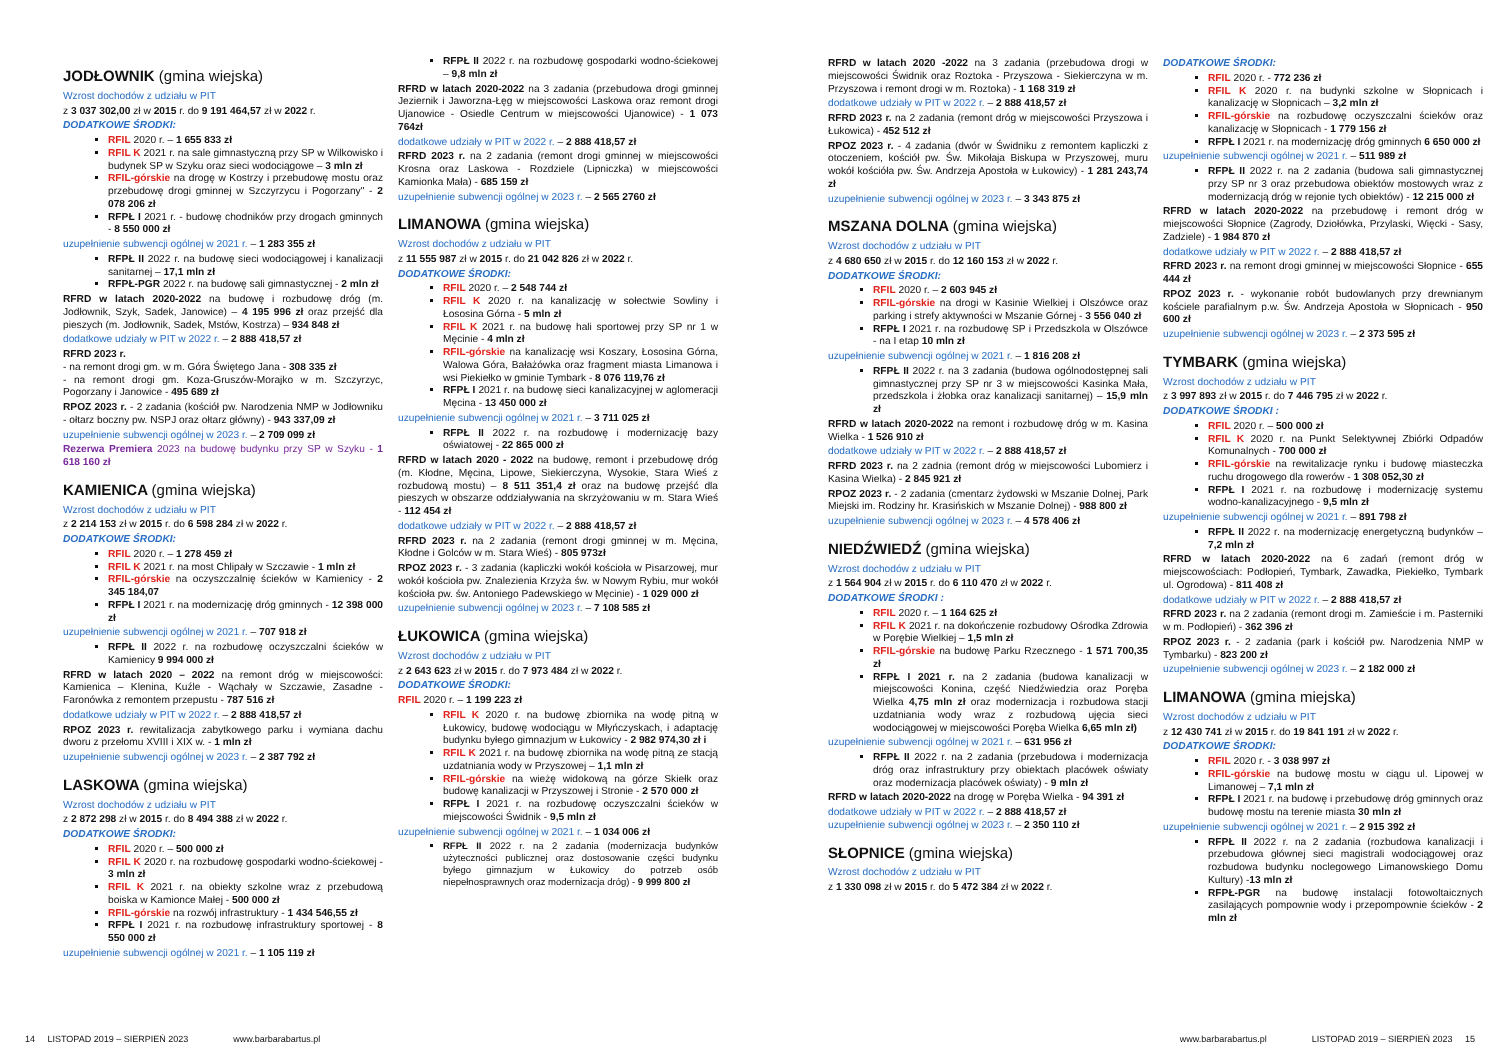JODŁOWNIK (gmina wiejska)
Wzrost dochodów z udziału w PIT
z 3 037 302,00 zł w 2015 r. do 9 191 464,57 zł w 2022 r.
DODATKOWE ŚRODKI:
RFIL 2020 r. – 1 655 833 zł
RFIL K 2021 r. na sale gimnastyczną przy SP w Wilkowisko i budynek SP w Szyku oraz sieci wodociągowe – 3 mln zł
RFIL-górskie na drogę w Kostrzy i przebudowę mostu oraz przebudowę drogi gminnej w Szczyrzycu i Pogorzany" - 2 078 206 zł
RFPŁ I 2021 r. - budowę chodników przy drogach gminnych - 8 550 000 zł
uzupełnienie subwencji ogólnej w 2021 r. – 1 283 355 zł
RFPŁ II 2022 r. na budowę sieci wodociągowej i kanalizacji sanitarnej – 17,1 mln zł
RFPŁ-PGR 2022 r. na budowę sali gimnastycznej - 2 mln zł
RFRD w latach 2020-2022 na budowę i rozbudowę dróg (m. Jodłownik, Szyk, Sadek, Janowice) – 4 195 996 zł oraz przejść dla pieszych (m. Jodłownik, Sadek, Mstów, Kostrza) – 934 848 zł
dodatkowe udziały w PIT w 2022 r. – 2 888 418,57 zł
RFRD 2023 r.
- na remont drogi gm. w m. Góra Świętego Jana - 308 335 zł
- na remont drogi gm. Koza-Gruszów-Morajko w m. Szczyrzyc, Pogorzany i Janowice - 495 689 zł
RPOZ 2023 r. - 2 zadania (kościół pw. Narodzenia NMP w Jodłowniku - ołtarz boczny pw. NSPJ oraz ołtarz główny) - 943 337,09 zł
uzupełnienie subwencji ogólnej w 2023 r. – 2 709 099 zł
Rezerwa Premiera 2023 na budowę budynku przy SP w Szyku - 1 618 160 zł
KAMIENICA (gmina wiejska)
Wzrost dochodów z udziału w PIT
z 2 214 153 zł w 2015 r. do 6 598 284 zł w 2022 r.
DODATKOWE ŚRODKI:
RFIL 2020 r. – 1 278 459 zł
RFIL K 2021 r. na most Chlipały w Szczawie - 1 mln zł
RFIL-górskie na oczyszczalnię ścieków w Kamienicy - 2 345 184,07
RFPŁ I 2021 r. na modernizację dróg gminnych - 12 398 000 zł
uzupełnienie subwencji ogólnej w 2021 r. – 707 918 zł
RFPŁ II 2022 r. na rozbudowę oczyszczalni ścieków w Kamienicy 9 994 000 zł
RFRD w latach 2020 – 2022 na remont dróg w miejscowości: Kamienica – Klenina, Kuźle - Wąchały w Szczawie, Zasadne - Faronówka z remontem przepustu - 787 516 zł
dodatkowe udziały w PIT w 2022 r. – 2 888 418,57 zł
RPOZ 2023 r. rewitalizacja zabytkowego parku i wymiana dachu dworu z przełomu XVIII i XIX w. - 1 mln zł
uzupełnienie subwencji ogólnej w 2023 r. – 2 387 792 zł
LASKOWA (gmina wiejska)
Wzrost dochodów z udziału w PIT
z 2 872 298 zł w 2015 r. do 8 494 388 zł w 2022 r.
DODATKOWE ŚRODKI:
RFIL 2020 r. – 500 000 zł
RFIL K 2020 r. na rozbudowę gospodarki wodno-ściekowej - 3 mln zł
RFIL K 2021 r. na obiekty szkolne wraz z przebudową boiska w Kamionce Małej - 500 000 zł
RFIL-górskie na rozwój infrastruktury - 1 434 546,55 zł
RFPŁ I 2021 r. na rozbudowę infrastruktury sportowej - 8 550 000 zł
uzupełnienie subwencji ogólnej w 2021 r. – 1 105 119 zł
RFPŁ II 2022 r. na rozbudowę gospodarki wodno-ściekowej – 9,8 mln zł
RFRD w latach 2020-2022 na 3 zadania (przebudowa drogi gminnej Jeziernik i Jaworzna-Łęg w miejscowości Laskowa oraz remont drogi Ujanowice - Osiedle Centrum w miejscowości Ujanowice) - 1 073 764zł
dodatkowe udziały w PIT w 2022 r. – 2 888 418,57 zł
RFRD 2023 r. na 2 zadania (remont drogi gminnej w miejscowości Krosna oraz Laskowa - Rozdziele (Lipniczka) w miejscowości Kamionka Mała) - 685 159 zł
uzupełnienie subwencji ogólnej w 2023 r. – 2 565 2760 zł
LIMANOWA (gmina wiejska)
Wzrost dochodów z udziału w PIT
z 11 555 987 zł w 2015 r. do 21 042 826 zł w 2022 r.
DODATKOWE ŚRODKI:
RFIL 2020 r. – 2 548 744 zł
RFIL K 2020 r. na kanalizację w sołectwie Sowliny i Łososina Górna - 5 mln zł
RFIL K 2021 r. na budowę hali sportowej przy SP nr 1 w Męcinie - 4 mln zł
RFIL-górskie na kanalizację wsi Koszary, Łososina Górna, Walowa Góra, Bałażówka oraz fragment miasta Limanowa i wsi Piekiełko w gminie Tymbark - 8 076 119,76 zł
RFPŁ I 2021 r. na budowę sieci kanalizacyjnej w aglomeracji Męcina - 13 450 000 zł
uzupełnienie subwencji ogólnej w 2021 r. – 3 711 025 zł
RFPŁ II 2022 r. na rozbudowę i modernizację bazy oświatowej - 22 865 000 zł
RFRD w latach 2020 - 2022 na budowę, remont i przebudowę dróg (m. Kłodne, Męcina, Lipowe, Siekierczyna, Wysokie, Stara Wieś z rozbudową mostu) – 8 511 351,4 zł oraz na budowę przejść dla pieszych w obszarze oddziaływania na skrzyżowaniu w m. Stara Wieś - 112 454 zł
dodatkowe udziały w PIT w 2022 r. – 2 888 418,57 zł
RFRD 2023 r. na 2 zadania (remont drogi gminnej w m. Męcina, Kłodne i Golców w m. Stara Wieś) - 805 973zł
RPOZ 2023 r. - 3 zadania (kapliczki wokół kościoła w Pisarzowej, mur wokół kościoła pw. Znalezienia Krzyża św. w Nowym Rybiu, mur wokół kościoła pw. św. Antoniego Padewskiego w Męcinie) - 1 029 000 zł
uzupełnienie subwencji ogólnej w 2023 r. – 7 108 585 zł
ŁUKOWICA (gmina wiejska)
Wzrost dochodów z udziału w PIT
z 2 643 623 zł w 2015 r. do 7 973 484 zł w 2022 r.
DODATKOWE ŚRODKI:
RFIL 2020 r. – 1 199 223 zł
RFIL K 2020 r. na budowę zbiornika na wodę pitną w Łukowicy, budowę wodociągu w Młyńczyskach, i adaptację budynku byłego gimnazjum w Łukowicy - 2 982 974,30 zł i
RFIL K 2021 r. na budowę zbiornika na wodę pitną ze stacją uzdatniania wody w Przyszowej – 1,1 mln zł
RFIL-górskie na wieżę widokową na górze Skiełk oraz budowę kanalizacji w Przyszowej i Stronie - 2 570 000 zł
RFPŁ I 2021 r. na rozbudowę oczyszczalni ścieków w miejscowości Świdnik - 9,5 mln zł
uzupełnienie subwencji ogólnej w 2021 r. – 1 034 006 zł
RFPŁ II 2022 r. na 2 zadania (modernizacja budynków użyteczności publicznej oraz dostosowanie części budynku byłego gimnazjum w Łukowicy do potrzeb osób niepełnosprawnych oraz modernizacja dróg) - 9 999 800 zł
RFRD w latach 2020 -2022 na 3 zadania (przebudowa drogi w miejscowości Świdnik oraz Roztoka - Przyszowa - Siekierczyna w m. Przyszowa i remont drogi w m. Roztoka) - 1 168 319 zł
dodatkowe udziały w PIT w 2022 r. – 2 888 418,57 zł
RFRD 2023 r. na 2 zadania (remont dróg w miejscowości Przyszowa i Łukowica) - 452 512 zł
RPOZ 2023 r. - 4 zadania (dwór w Świdniku z remontem kapliczki z otoczeniem, kościół pw. Św. Mikołaja Biskupa w Przyszowej, muru wokół kościóła pw. Św. Andrzeja Apostoła w Łukowicy) - 1 281 243,74 zł
uzupełnienie subwencji ogólnej w 2023 r. – 3 343 875 zł
MSZANA DOLNA (gmina wiejska)
Wzrost dochodów z udziału w PIT
z 4 680 650 zł w 2015 r. do 12 160 153 zł w 2022 r.
DODATKOWE ŚRODKI:
RFIL 2020 r. – 2 603 945 zł
RFIL-górskie na drogi w Kasinie Wielkiej i Olszówce oraz parking i strefy aktywności w Mszanie Górnej - 3 556 040 zł
RFPŁ I 2021 r. na rozbudowę SP i Przedszkola w Olszówce - na I etap 10 mln zł
uzupełnienie subwencji ogólnej w 2021 r. – 1 816 208 zł
RFPŁ II 2022 r. na 3 zadania (budowa ogólnodostępnej sali gimnastycznej przy SP nr 3 w miejscowości Kasinka Mała, przedszkola i żłobka oraz kanalizacji sanitarnej) – 15,9 mln zł
RFRD w latach 2020-2022 na remont i rozbudowę dróg w m. Kasina Wielka - 1 526 910 zł
dodatkowe udziały w PIT w 2022 r. – 2 888 418,57 zł
RFRD 2023 r. na 2 zadnia (remont dróg w miejscowości Lubomierz i Kasina Wielka) - 2 845 921 zł
RPOZ 2023 r. - 2 zadania (cmentarz żydowski w Mszanie Dolnej, Park Miejski im. Rodziny hr. Krasińskich w Mszanie Dolnej) - 988 800 zł
uzupełnienie subwencji ogólnej w 2023 r. – 4 578 406 zł
NIEDŹWIEDŹ (gmina wiejska)
Wzrost dochodów z udziału w PIT
z 1 564 904 zł w 2015 r. do 6 110 470 zł w 2022 r.
DODATKOWE ŚRODKI :
RFIL 2020 r. – 1 164 625 zł
RFIL K 2021 r. na dokończenie rozbudowy Ośrodka Zdrowia w Porębie Wielkiej – 1,5 mln zł
RFIL-górskie na budowę Parku Rzecznego - 1 571 700,35 zł
RFPŁ I 2021 r. na 2 zadania (budowa kanalizacji w miejscowości Konina, część Niedźwiedzia oraz Poręba Wielka 4,75 mln zł oraz modernizacja i rozbudowa stacji uzdatniania wody wraz z rozbudową ujęcia sieci wodociągowej w miejscowości Poręba Wielka 6,65 mln zł)
uzupełnienie subwencji ogólnej w 2021 r. – 631 956 zł
RFPŁ II 2022 r. na 2 zadania (przebudowa i modernizacja dróg oraz infrastruktury przy obiektach placówek oświaty oraz modernizacja placówek oświaty) - 9 mln zł
RFRD w latach 2020-2022 na drogę w Poręba Wielka - 94 391 zł
dodatkowe udziały w PIT w 2022 r. – 2 888 418,57 zł
uzupełnienie subwencji ogólnej w 2023 r. – 2 350 110 zł
SŁOPNICE (gmina wiejska)
Wzrost dochodów z udziału w PIT
z 1 330 098 zł w 2015 r. do 5 472 384 zł w 2022 r.
DODATKOWE ŚRODKI:
RFIL 2020 r. - 772 236 zł
RFIL K 2020 r. na budynki szkolne w Słopnicach i kanalizację w Słopnicach – 3,2 mln zł
RFIL-górskie na rozbudowę oczyszczalni ścieków oraz kanalizację w Słopnicach - 1 779 156 zł
RFPŁ I 2021 r. na modernizację dróg gminnych 6 650 000 zł
uzupełnienie subwencji ogólnej w 2021 r. – 511 989 zł
RFPŁ II 2022 r. na 2 zadania (budowa sali gimnastycznej przy SP nr 3 oraz przebudowa obiektów mostowych wraz z modernizacją dróg w rejonie tych obiektów) - 12 215 000 zł
RFRD w latach 2020-2022 na przebudowę i remont dróg w miejscowości Słopnice (Zagrody, Dziołówka, Przylaski, Więcki - Sasy, Zadziele) - 1 984 870 zł
dodatkowe udziały w PIT w 2022 r. – 2 888 418,57 zł
RFRD 2023 r. na remont drogi gminnej w miejscowości Słopnice - 655 444 zł
RPOZ 2023 r. - wykonanie robót budowlanych przy drewnianym kościele parafialnym p.w. Św. Andrzeja Apostoła w Słopnicach - 950 600 zł
uzupełnienie subwencji ogólnej w 2023 r. – 2 373 595 zł
TYMBARK (gmina wiejska)
Wzrost dochodów z udziału w PIT
z 3 997 893 zł w 2015 r. do 7 446 795 zł w 2022 r.
DODATKOWE ŚRODKI :
RFIL 2020 r. – 500 000 zł
RFIL K 2020 r. na Punkt Selektywnej Zbiórki Odpadów Komunalnych - 700 000 zł
RFIL-górskie na rewitalizacje rynku i budowę miasteczka ruchu drogowego dla rowerów - 1 308 052,30 zł
RFPŁ I 2021 r. na rozbudowę i modernizację systemu wodno-kanalizacyjnego - 9,5 mln zł
uzupełnienie subwencji ogólnej w 2021 r. – 891 798 zł
RFPŁ II 2022 r. na modernizację energetyczną budynków – 7,2 mln zł
RFRD w latach 2020-2022 na 6 zadań (remont dróg w miejscowościach: Podłopień, Tymbark, Zawadka, Piekiełko, Tymbark ul. Ogrodowa) - 811 408 zł
dodatkowe udziały w PIT w 2022 r. – 2 888 418,57 zł
RFRD 2023 r. na 2 zadania (remont drogi m. Zamieście i m. Pasterniki w m. Podłopień) - 362 396 zł
RPOZ 2023 r. - 2 zadania (park i kościół pw. Narodzenia NMP w Tymbarku) - 823 200 zł
uzupełnienie subwencji ogólnej w 2023 r. – 2 182 000 zł
LIMANOWA (gmina miejska)
Wzrost dochodów z udziału w PIT
z 12 430 741 zł w 2015 r. do 19 841 191 zł w 2022 r.
DODATKOWE ŚRODKI:
RFIL 2020 r. - 3 038 997 zł
RFIL-górskie na budowę mostu w ciągu ul. Lipowej w Limanowej – 7,1 mln zł
RFPŁ I 2021 r. na budowę i przebudowę dróg gminnych oraz budowę mostu na terenie miasta 30 mln zł
uzupełnienie subwencji ogólnej w 2021 r. – 2 915 392 zł
RFPŁ II 2022 r. na 2 zadania (rozbudowa kanalizacji i przebudowa głównej sieci magistrali wodociągowej oraz rozbudowa budynku noclegowego Limanowskiego Domu Kultury) -13 mln zł
RFPŁ-PGR na budowę instalacji fotowoltaicznych zasilających pompownie wody i przepompownie ścieków - 2 mln zł
14 LISTOPAD 2019 – SIERPIEŃ 2023 www.barbarabartus.pl www.barbarabartus.pl LISTOPAD 2019 – SIERPIEŃ 2023 15